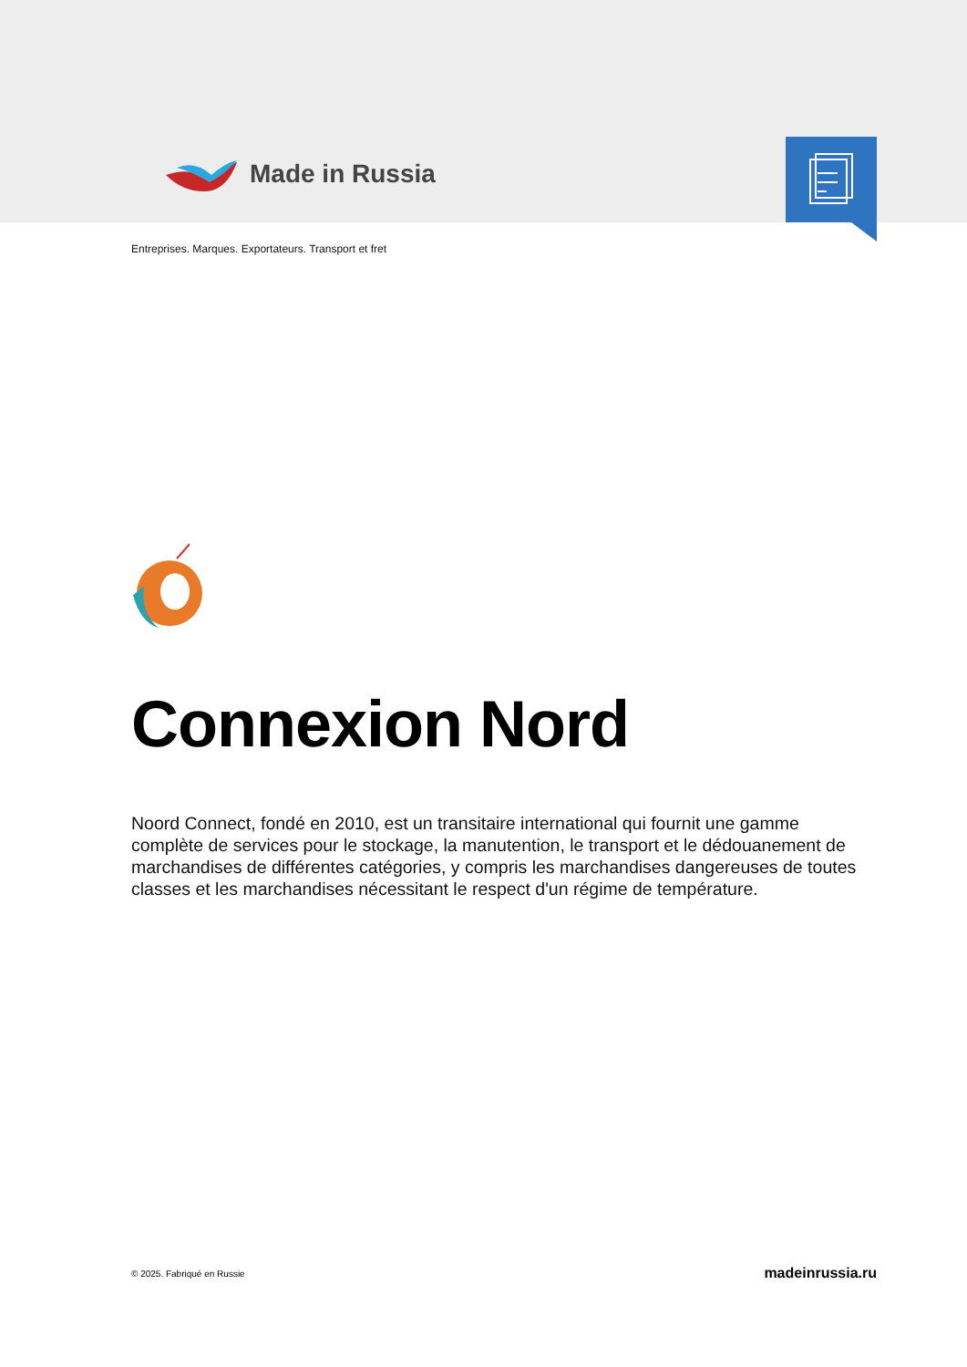Made in Russia
Entreprises. Marques. Exportateurs. Transport et fret
Connexion Nord
Noord Connect, fondé en 2010, est un transitaire international qui fournit une gamme complète de services pour le stockage, la manutention, le transport et le dédouanement de marchandises de différentes catégories, y compris les marchandises dangereuses de toutes classes et les marchandises nécessitant le respect d'un régime de température.
© 2025. Fabriqué en Russie madeinrussia.ru